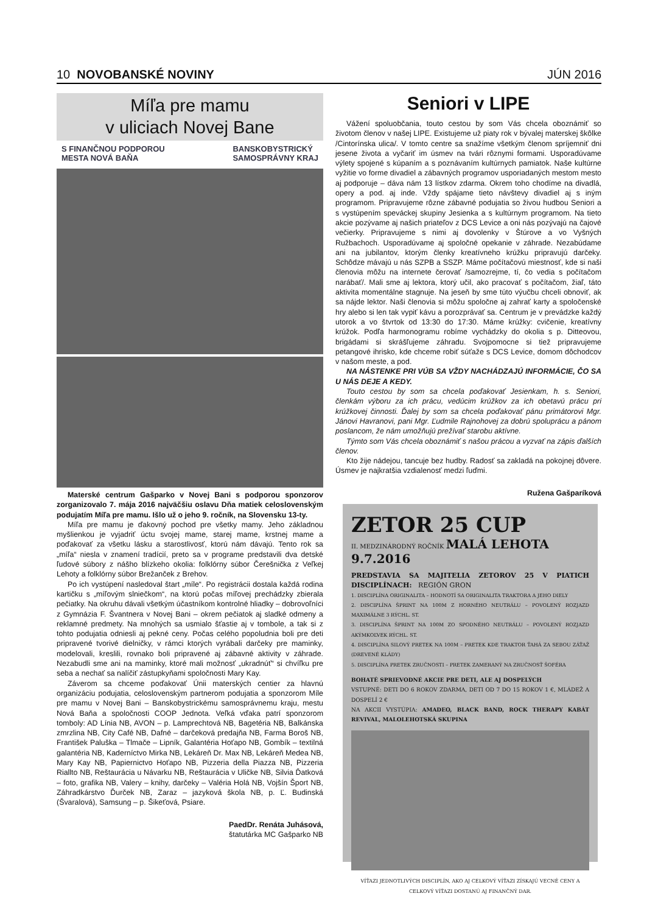10 NOVOBANSKÉ NOVINY JÚN 2016
Míľa pre mamu
v uliciach Novej Bane
S FINANČNOU PODPOROU
MESTA NOVÁ BAŇA BANSKOBYSTRICKÝ
SAMOSPRÁVNY KRAJ
Materské centrum Gašparko v Novej Bani s podporou sponzorov zorganizovalo 7. mája 2016 najväčšiu oslavu Dňa matiek celoslovenským podujatím Míľa pre mamu. Išlo už o jeho 9. ročník, na Slovensku 13-ty.
Míľa pre mamu je ďakovný pochod pre všetky mamy. Jeho základnou myšlienkou je vyjadriť úctu svojej mame, starej mame, krstnej mame a poďakovať za všetku lásku a starostlivosť, ktorú nám dávajú. Tento rok sa „míľa“ niesla v znamení tradícií, preto sa v programe predstavili dva detské ľudové súbory z nášho blízkeho okolia: folklórny súbor Čerešnička z Veľkej Lehoty a folklórny súbor Brežanček z Brehov.
Po ich vystúpení nasledoval štart „míle“. Po registrácii dostala každá rodina kartičku s „míľovým slniečkom“, na ktorú počas míľovej prechádzky zbierala pečiatky. Na okruhu dávali všetkým účastníkom kontrolné hliadky – dobrovoľníci z Gymnázia F. Švantnera v Novej Bani – okrem pečiatok aj sladké odmeny a reklamné predmety. Na mnohých sa usmialo šťastie aj v tombole, a tak si z tohto podujatia odniesli aj pekné ceny. Počas celého popoludnia boli pre deti pripravené tvorivé dielničky, v rámci ktorých vyrábali darčeky pre maminky, modelovali, kreslili, rovnako boli pripravené aj zábavné aktivity v záhrade. Nezabudli sme ani na maminky, ktoré mali možnosť „ukradnúť“ si chvíľku pre seba a nechať sa nalíčiť zástupkyňami spoločnosti Mary Kay.
Záverom sa chceme poďakovať Únii materských centier za hlavnú organizáciu podujatia, celoslovenským partnerom podujatia a sponzorom Míle pre mamu v Novej Bani – Banskobystrickému samosprávnemu kraju, mestu Nová Baňa a spoločnosti COOP Jednota. Veľká vďaka patrí sponzorom tomboly: AD Línia NB, AVON – p. Lamprechtová NB, Bagetéria NB, Balkánska zmrzlina NB, City Café NB, Dafné – darčeková predajňa NB, Farma Boroš NB, František Paluška – Tlmače – Lipník, Galantéria Hoťapo NB, Gombík – textilná galantéria NB, Kaderníctvo Mirka NB, Lekáreň Dr. Max NB, Lekáreň Medea NB, Mary Kay NB, Papiernictvo Hoťapo NB, Pizzeria della Piazza NB, Pizzeria Riallto NB, Reštaurácia u Návarku NB, Reštaurácia v Uličke NB, Silvia Ďatková – foto, grafika NB, Valery – knihy, darčeky – Valéria Holá NB, Vojšín Šport NB, Záhradkárstvo Ďurček NB, Zaraz – jazyková škola NB, p. Ľ. Budinská (Švaralová), Samsung – p. Šikeťová, Psiare.
PaedDr. Renáta Juhásová,
štatutárka MC Gašparko NB
Seniori v LIPE
Vážení spoluobčania, touto cestou by som Vás chcela oboznámiť so životom členov v našej LIPE. Existujeme už piaty rok v bývalej materskej škôlke /Cintorínska ulica/. V tomto centre sa snažíme všetkým členom spríjemniť dni jesene života a vyčariť im úsmev na tvári rôznymi formami. Usporadúvame výlety spojené s kúpaním a s poznávaním kultúrnych pamiatok. Naše kultúrne vyžitie vo forme divadiel a zábavných programov usporiadaných mestom mesto aj podporuje – dáva nám 13 lístkov zdarma. Okrem toho chodíme na divadlá, opery a pod. aj inde. Vždy spájame tieto návštevy divadiel aj s iným programom. Pripravujeme rôzne zábavné podujatia so živou hudbou Seniori a s vystúpením speváckej skupiny Jesienka a s kultúrnym programom. Na tieto akcie pozývame aj našich priateľov z DCS Levice a oni nás pozývajú na čajové večierky. Pripravujeme s nimi aj dovolenky v Štúrove a vo Vyšných Ružbachoch. Usporadúvame aj spoločné opekanie v záhrade. Nezabúdame ani na jubilantov, ktorým členky kreatívneho krúžku pripravujú darčeky. Schôdze mávajú u nás SZPB a SSZP. Máme počítačovú miestnosť, kde si naši členovia môžu na internete čerovať /samozrejme, tí, čo vedia s počítačom narábať/. Mali sme aj lektora, ktorý učil, ako pracovať s počítačom, žiaľ, táto aktivita momentálne stagnuje. Na jeseň by sme túto výučbu chceli obnoviť, ak sa nájde lektor. Naši členovia si môžu spoločne aj zahrať karty a spoločenské hry alebo si len tak vypiť kávu a porozprávať sa. Centrum je v prevádzke každý utorok a vo štvrtok od 13:30 do 17:30. Máme krúžky: cvičenie, kreatívny krúžok. Podľa harmonogramu robíme vychádzky do okolia s p. Ditteovou, brigádami si skrášľujeme záhradu. Svojpomocne si tiež pripravujeme petangové ihrisko, kde chceme robiť súťaže s DCS Levice, domom dôchodcov v našom meste, a pod.
NA NÁSTENKE PRI VÚB SA VŽDY NACHÁDZAJÚ INFORMÁCIE, ČO SA U NÁS DEJE A KEDY.
Touto cestou by som sa chcela poďakovať Jesienkam, h. s. Seniori, členkám výboru za ich prácu, vedúcim krúžkov za ich obetavú prácu pri krúžkovej činnosti. Ďalej by som sa chcela poďakovať pánu primátorovi Mgr. Jánovi Havranovi, pani Mgr. Ľudmile Rajnohovej za dobrú spoluprácu a pánom poslancom, že nám umožňujú prežívať starobu aktívne.
Týmto som Vás chcela oboznámiť s našou prácou a vyzvať na zápis ďalších členov.
Kto žije nádejou, tancuje bez hudby. Radosť sa zakladá na pokojnej dôvere. Úsmev je najkratšia vzdialenosť medzi ľuďmi.
Ružena Gašparíková
ZETOR 25 CUP
II. MEDZINÁRODNÝ ROČNÍK MALÁ LEHOTA 9.7.2016
PREDSTAVIA SA MAJITELIA ZETOROV 25 V PIATICH DISCIPLÍNACH: REGIÓN GRON
1. DISCIPLÍNA ORIGINALITA – HODNOTÍ SA ORIGINALITA TRAKTORA A JEHO DIELY
2. DISCIPLÍNA ŠPRINT NA 100M Z HORNÉHO NEUTRÁLU – POVOLENÝ ROZJAZD MAXIMÁLNE 3 RÝCHL. ST.
3. DISCIPLÍNA ŠPRINT NA 100M ZO SPODNÉHO NEUTRÁLU – POVOLENÝ ROZJAZD AKÝMKOĽVEK RÝCHL. ST.
4. DISCIPLÍNA SILOVÝ PRETEK NA 100M – PRETEK KDE TRAKTOR ŤAHÁ ZA SEBOU ZÁŤAŽ (DREVENÉ KLÁDY)
5. DISCIPLÍNA PRETEK ZRUČNOSTI – PRETEK ZAMERANÝ NA ZRUČNOSŤ ŠOFÉRA
BOHATÉ SPRIEVODNÉ AKCIE PRE DETI, ALE AJ DOSPELÝCH
VSTUPNÉ: DETI DO 6 ROKOV ZDARMA, DETI OD 7 DO 15 ROKOV 1 €, MLÁDEŽ A DOSPELÍ 2 €
NA AKCII VYSTÚPIA: AMADEO, BLACK BAND, ROCK THERAPY KABÁT REVIVAL, MALOLEHOTSKÁ SKUPINA
VÍŤAZI JEDNOTLIVÝCH DISCIPLÍN, AKO AJ CELKOVÝ VÍŤAZI ZÍSKAJÚ VECNÉ CENY A CELKOVÝ VÍŤAZI DOSTANÚ AJ FINANČNÝ DAR.